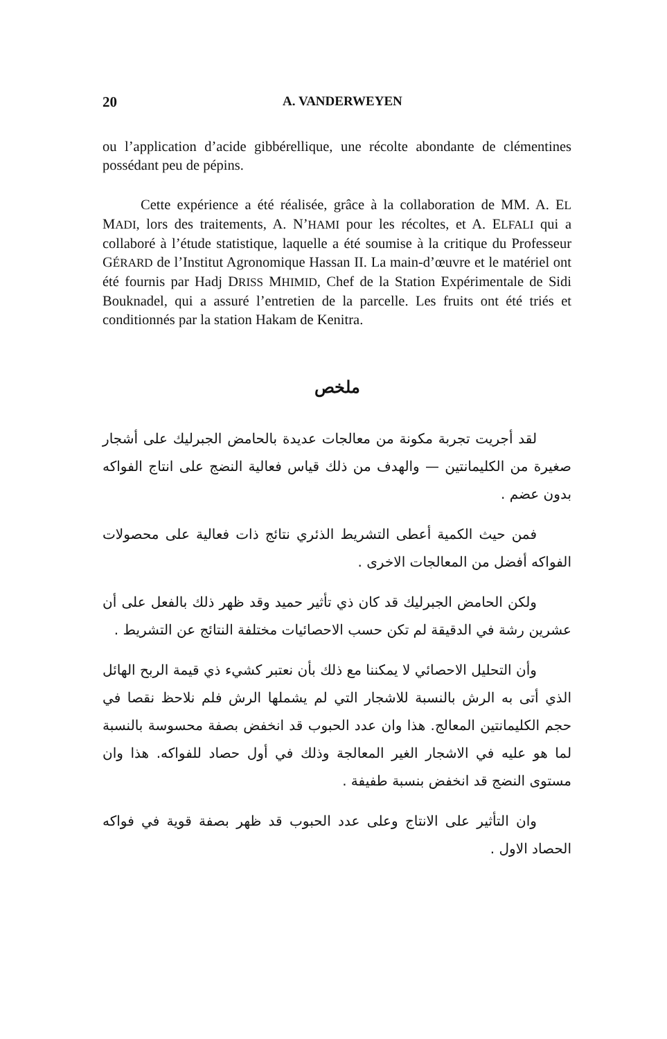20 A. VANDERWEYEN
ou l’application d’acide gibbérellique, une récolte abondante de clémentines possédant peu de pépins.
Cette expérience a été réalisée, grâce à la collaboration de MM. A. EL MADI, lors des traitements, A. N’HAMI pour les récoltes, et A. ELFALI qui a collaboré à l’étude statistique, laquelle a été soumise à la critique du Professeur GÉRARD de l’Institut Agronomique Hassan II. La main-d’œuvre et le matériel ont été fournis par Hadj DRISS MHIMID, Chef de la Station Expérimentale de Sidi Bouknadel, qui a assuré l’entretien de la parcelle. Les fruits ont été triés et conditionnés par la station Hakam de Kenitra.
ملخص
لقد أجريت تجربة مكونة من معالجات عديدة بالحامض الجبرليك على أشجار صغيرة من الكليمانتين — والهدف من ذلك قياس فعالية النضج على انتاج الفواكه بدون عضم .
فمن حيث الكمية أعطى التشريط الذئري نتائج ذات فعالية على محصولات الفواكه أفضل من المعالجات الاخرى .
ولكن الحامض الجبرليك قد كان ذي تأثير حميد وقد ظهر ذلك بالفعل على أن عشرين رشة في الدقيقة لم تكن حسب الاحصائيات مختلفة النتائج عن التشريط .
وأن التحليل الاحصائي لا يمكننا مع ذلك بأن نعتبر كشيء ذي قيمة الربح الهائل الذي أتى به الرش بالنسبة للاشجار التي لم يشملها الرش فلم نلاحظ نقصا في حجم الكليمانتين المعالج. هذا وان عدد الحبوب قد انخفض بصفة محسوسة بالنسبة لما هو عليه في الاشجار الغير المعالجة وذلك في أول حصاد للفواكه. هذا وان مستوى النضج قد انخفض بنسبة طفيفة .
وان التأثير على الانتاج وعلى عدد الحبوب قد ظهر بصفة قوية في فواكه الحصاد الاول .